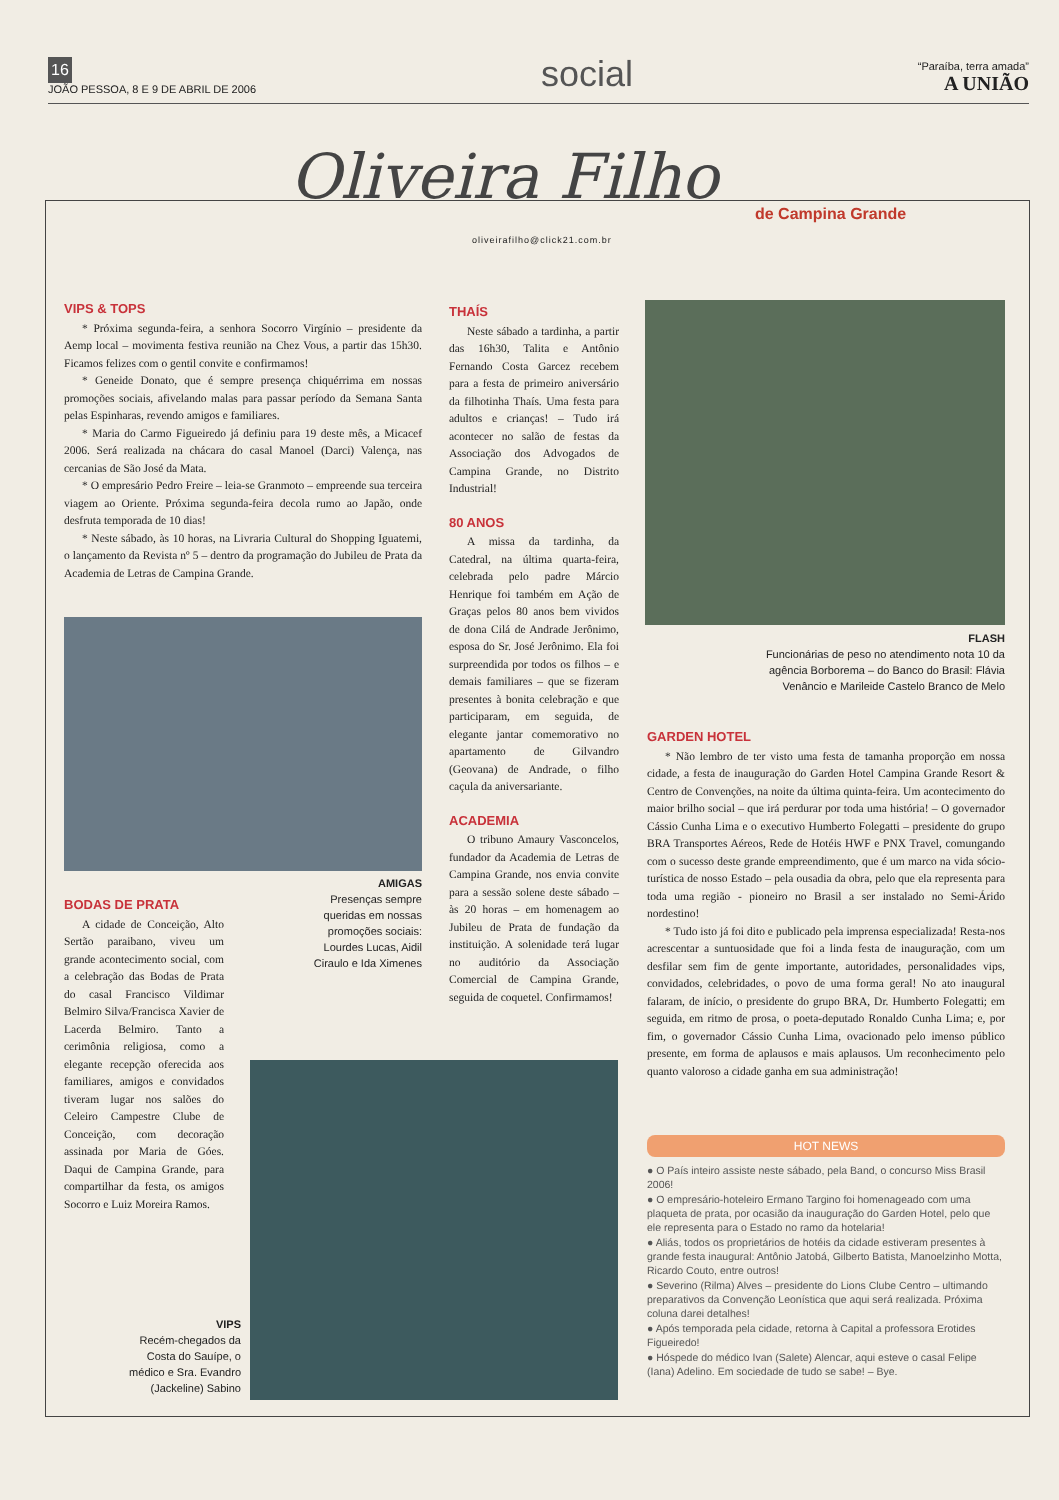16
JOÃO PESSOA, 8 E 9 DE ABRIL DE 2006
social
“Paraíba, terra amada”
A UNIÃO
Oliveira Filho
de Campina Grande
oliveirafilho@click21.com.br
VIPS & TOPS
* Próxima segunda-feira, a senhora Socorro Virgínio – presidente da Aemp local – movimenta festiva reunião na Chez Vous, a partir das 15h30. Ficamos felizes com o gentil convite e confirmamos!
* Geneide Donato, que é sempre presença chiquérrima em nossas promoções sociais, afivelando malas para passar período da Semana Santa pelas Espinharas, revendo amigos e familiares.
* Maria do Carmo Figueiredo já definiu para 19 deste mês, a Micacef 2006. Será realizada na chácara do casal Manoel (Darci) Valença, nas cercanias de São José da Mata.
* O empresário Pedro Freire – leia-se Granmoto – empreende sua terceira viagem ao Oriente. Próxima segunda-feira decola rumo ao Japão, onde desfruta temporada de 10 dias!
* Neste sábado, às 10 horas, na Livraria Cultural do Shopping Iguatemi, o lançamento da Revista nº 5 – dentro da programação do Jubileu de Prata da Academia de Letras de Campina Grande.
AMIGAS
Presenças sempre queridas em nossas promoções sociais: Lourdes Lucas, Aidil Ciraulo e Ida Ximenes
BODAS DE PRATA
A cidade de Conceição, Alto Sertão paraibano, viveu um grande acontecimento social, com a celebração das Bodas de Prata do casal Francisco Vildimar Belmiro Silva/Francisca Xavier de Lacerda Belmiro. Tanto a cerimônia religiosa, como a elegante recepção oferecida aos familiares, amigos e convidados tiveram lugar nos salões do Celeiro Campestre Clube de Conceição, com decoração assinada por Maria de Góes. Daqui de Campina Grande, para compartilhar da festa, os amigos Socorro e Luiz Moreira Ramos.
VIPS
Recém-chegados da Costa do Sauípe, o médico e Sra. Evandro (Jackeline) Sabino
THAÍS
Neste sábado a tardinha, a partir das 16h30, Talita e Antônio Fernando Costa Garcez recebem para a festa de primeiro aniversário da filhotinha Thaís. Uma festa para adultos e crianças! – Tudo irá acontecer no salão de festas da Associação dos Advogados de Campina Grande, no Distrito Industrial!
80 ANOS
A missa da tardinha, da Catedral, na última quarta-feira, celebrada pelo padre Márcio Henrique foi também em Ação de Graças pelos 80 anos bem vividos de dona Cilá de Andrade Jerônimo, esposa do Sr. José Jerônimo. Ela foi surpreendida por todos os filhos – e demais familiares – que se fizeram presentes à bonita celebração e que participaram, em seguida, de elegante jantar comemorativo no apartamento de Gilvandro (Geovana) de Andrade, o filho caçula da aniversariante.
ACADEMIA
O tribuno Amaury Vasconcelos, fundador da Academia de Letras de Campina Grande, nos envia convite para a sessão solene deste sábado – às 20 horas – em homenagem ao Jubileu de Prata de fundação da instituição. A solenidade terá lugar no auditório da Associação Comercial de Campina Grande, seguida de coquetel. Confirmamos!
FLASH
Funcionárias de peso no atendimento nota 10 da agência Borborema – do Banco do Brasil: Flávia Venâncio e Marileide Castelo Branco de Melo
GARDEN HOTEL
* Não lembro de ter visto uma festa de tamanha proporção em nossa cidade, a festa de inauguração do Garden Hotel Campina Grande Resort & Centro de Convenções, na noite da última quinta-feira. Um acontecimento do maior brilho social – que irá perdurar por toda uma história! – O governador Cássio Cunha Lima e o executivo Humberto Folegatti – presidente do grupo BRA Transportes Aéreos, Rede de Hotéis HWF e PNX Travel, comungando com o sucesso deste grande empreendimento, que é um marco na vida sócio-turística de nosso Estado – pela ousadia da obra, pelo que ela representa para toda uma região - pioneiro no Brasil a ser instalado no Semi-Árido nordestino!
* Tudo isto já foi dito e publicado pela imprensa especializada! Resta-nos acrescentar a suntuosidade que foi a linda festa de inauguração, com um desfilar sem fim de gente importante, autoridades, personalidades vips, convidados, celebridades, o povo de uma forma geral! No ato inaugural falaram, de início, o presidente do grupo BRA, Dr. Humberto Folegatti; em seguida, em ritmo de prosa, o poeta-deputado Ronaldo Cunha Lima; e, por fim, o governador Cássio Cunha Lima, ovacionado pelo imenso público presente, em forma de aplausos e mais aplausos. Um reconhecimento pelo quanto valoroso a cidade ganha em sua administração!
HOT NEWS
● O País inteiro assiste neste sábado, pela Band, o concurso Miss Brasil 2006!
● O empresário-hoteleiro Ermano Targino foi homenageado com uma plaqueta de prata, por ocasião da inauguração do Garden Hotel, pelo que ele representa para o Estado no ramo da hotelaria!
● Aliás, todos os proprietários de hotéis da cidade estiveram presentes à grande festa inaugural: Antônio Jatobá, Gilberto Batista, Manoelzinho Motta, Ricardo Couto, entre outros!
● Severino (Rilma) Alves – presidente do Lions Clube Centro – ultimando preparativos da Convenção Leonística que aqui será realizada. Próxima coluna darei detalhes!
● Após temporada pela cidade, retorna à Capital a professora Erotides Figueiredo!
● Hóspede do médico Ivan (Salete) Alencar, aqui esteve o casal Felipe (Iana) Adelino. Em sociedade de tudo se sabe! – Bye.